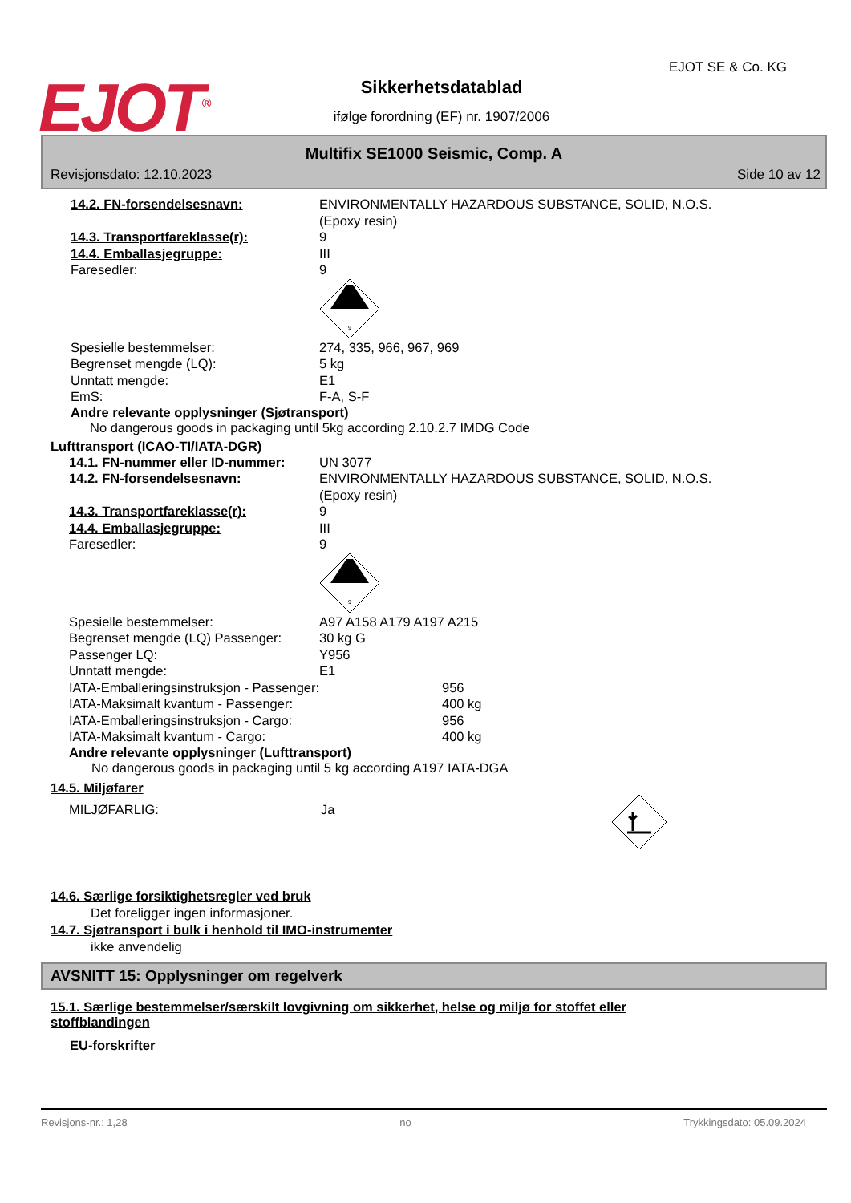EJOT<sup>®</sup>
EJOT SE & Co. KG
Sikkerhetsdatablad
ifølge forordning (EF) nr. 1907/2006
Multifix SE1000 Seismic, Comp. A
Revisjonsdato: 12.10.2023 Side 10 av 12
14.2. FN-forsendelsesnavn: ENVIRONMENTALLY HAZARDOUS SUBSTANCE, SOLID, N.O.S.
(Epoxy resin)
14.3. Transportfareklasse(r): 9
14.4. Emballasjegruppe: III
Faresedler: 9
9
Spesielle bestemmelser: 274, 335, 966, 967, 969
Begrenset mengde (LQ): 5 kg
Unntatt mengde: E1
EmS: F-A, S-F
Andre relevante opplysninger (Sjøtransport)
No dangerous goods in packaging until 5kg according 2.10.2.7 IMDG Code
Lufttransport (ICAO-TI/IATA-DGR)
14.1. FN-nummer eller ID-nummer:
UN 3077
14.2. FN-forsendelsesnavn: ENVIRONMENTALLY HAZARDOUS SUBSTANCE, SOLID, N.O.S.
(Epoxy resin)
14.3. Transportfareklasse(r): 9
14.4. Emballasjegruppe: III
Faresedler: 9
9
Spesielle bestemmelser: A97 A158 A179 A197 A215
Begrenset mengde (LQ) Passenger:
30 kg G
Passenger LQ: Y956
Unntatt mengde: E1
IATA-Emballeringsinstruksjon - Passenger: 956
IATA-Maksimalt kvantum - Passenger: 400 kg
IATA-Emballeringsinstruksjon - Cargo: 956
IATA-Maksimalt kvantum - Cargo: 400 kg
Andre relevante opplysninger (Lufttransport)
No dangerous goods in packaging until 5 kg according A197 IATA-DGA
14.5. Miljøfarer
MILJØFARLIG: Ja
14.6. Særlige forsiktighetsregler ved bruk
Det foreligger ingen informasjoner.
14.7. Sjøtransport i bulk i henhold til IMO-instrumenter
ikke anvendelig
AVSNITT 15: Opplysninger om regelverk
15.1. Særlige bestemmelser/særskilt lovgivning om sikkerhet, helse og miljø for stoffet eller stoffblandingen
EU-forskrifter
Revisjons-nr.: 1,28 no Trykkingsdato: 05.09.2024